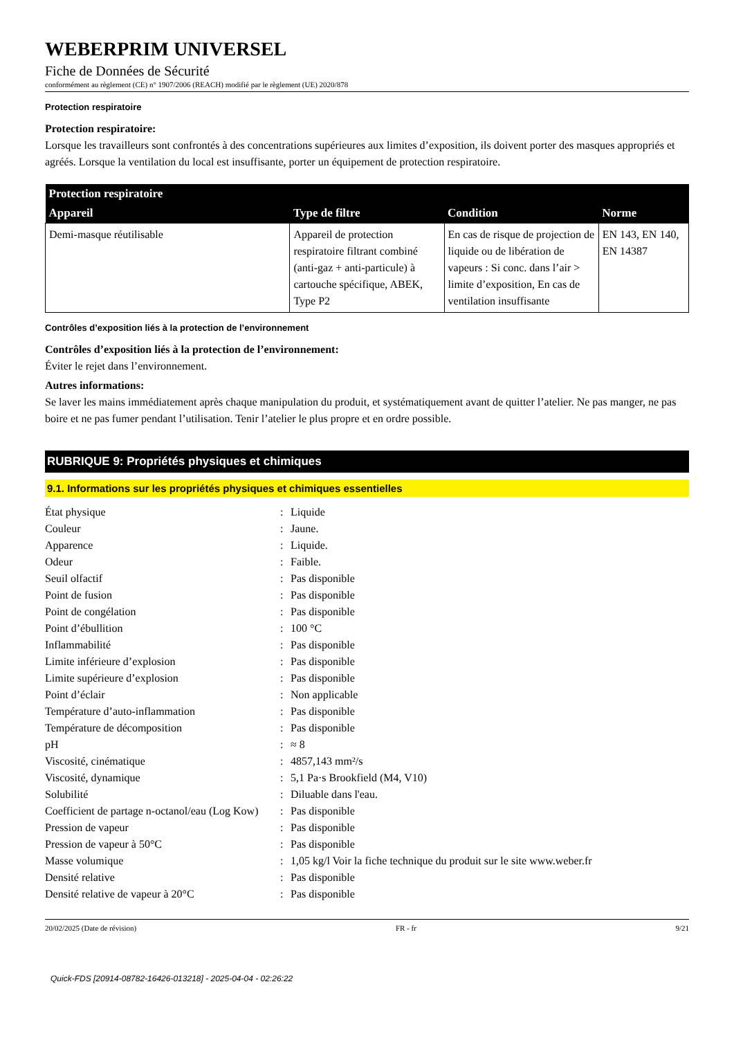WEBERPRIM UNIVERSEL
Fiche de Données de Sécurité
conformément au règlement (CE) n° 1907/2006 (REACH) modifié par le règlement (UE) 2020/878
Protection respiratoire
Protection respiratoire:
Lorsque les travailleurs sont confrontés à des concentrations supérieures aux limites d’exposition, ils doivent porter des masques appropriés et agréés. Lorsque la ventilation du local est insuffisante, porter un équipement de protection respiratoire.
| Protection respiratoire | | | |
| --- | --- | --- | --- |
| Appareil | Type de filtre | Condition | Norme |
| Demi-masque réutilisable | Appareil de protection respiratoire filtrant combiné (anti-gaz + anti-particule) à cartouche spécifique, ABEK, Type P2 | En cas de risque de projection de liquide ou de libération de vapeurs : Si conc. dans l’air > limite d’exposition, En cas de ventilation insuffisante | EN 143, EN 140, EN 14387 |
Contrôles d’exposition liés à la protection de l’environnement
Contrôles d’exposition liés à la protection de l’environnement:
Éviter le rejet dans l’environnement.
Autres informations:
Se laver les mains immédiatement après chaque manipulation du produit, et systématiquement avant de quitter l’atelier. Ne pas manger, ne pas boire et ne pas fumer pendant l’utilisation. Tenir l’atelier le plus propre et en ordre possible.
RUBRIQUE 9: Propriétés physiques et chimiques
9.1. Informations sur les propriétés physiques et chimiques essentielles
| État physique | : | Liquide |
| Couleur | : | Jaune. |
| Apparence | : | Liquide. |
| Odeur | : | Faible. |
| Seuil olfactif | : | Pas disponible |
| Point de fusion | : | Pas disponible |
| Point de congélation | : | Pas disponible |
| Point d’ébullition | : | 100 °C |
| Inflammabilité | : | Pas disponible |
| Limite inférieure d’explosion | : | Pas disponible |
| Limite supérieure d’explosion | : | Pas disponible |
| Point d’éclair | : | Non applicable |
| Température d’auto-inflammation | : | Pas disponible |
| Température de décomposition | : | Pas disponible |
| pH | : | ≈ 8 |
| Viscosité, cinématique | : | 4857,143 mm²/s |
| Viscosité, dynamique | : | 5,1 Pa·s Brookfield (M4, V10) |
| Solubilité | : | Diluable dans l'eau. |
| Coefficient de partage n-octanol/eau (Log Kow) | : | Pas disponible |
| Pression de vapeur | : | Pas disponible |
| Pression de vapeur à 50°C | : | Pas disponible |
| Masse volumique | : | 1,05 kg/l Voir la fiche technique du produit sur le site www.weber.fr |
| Densité relative | : | Pas disponible |
| Densité relative de vapeur à 20°C | : | Pas disponible |
20/02/2025 (Date de révision) FR - fr 9/21
Quick-FDS [20914-08782-16426-013218] - 2025-04-04 - 02:26:22